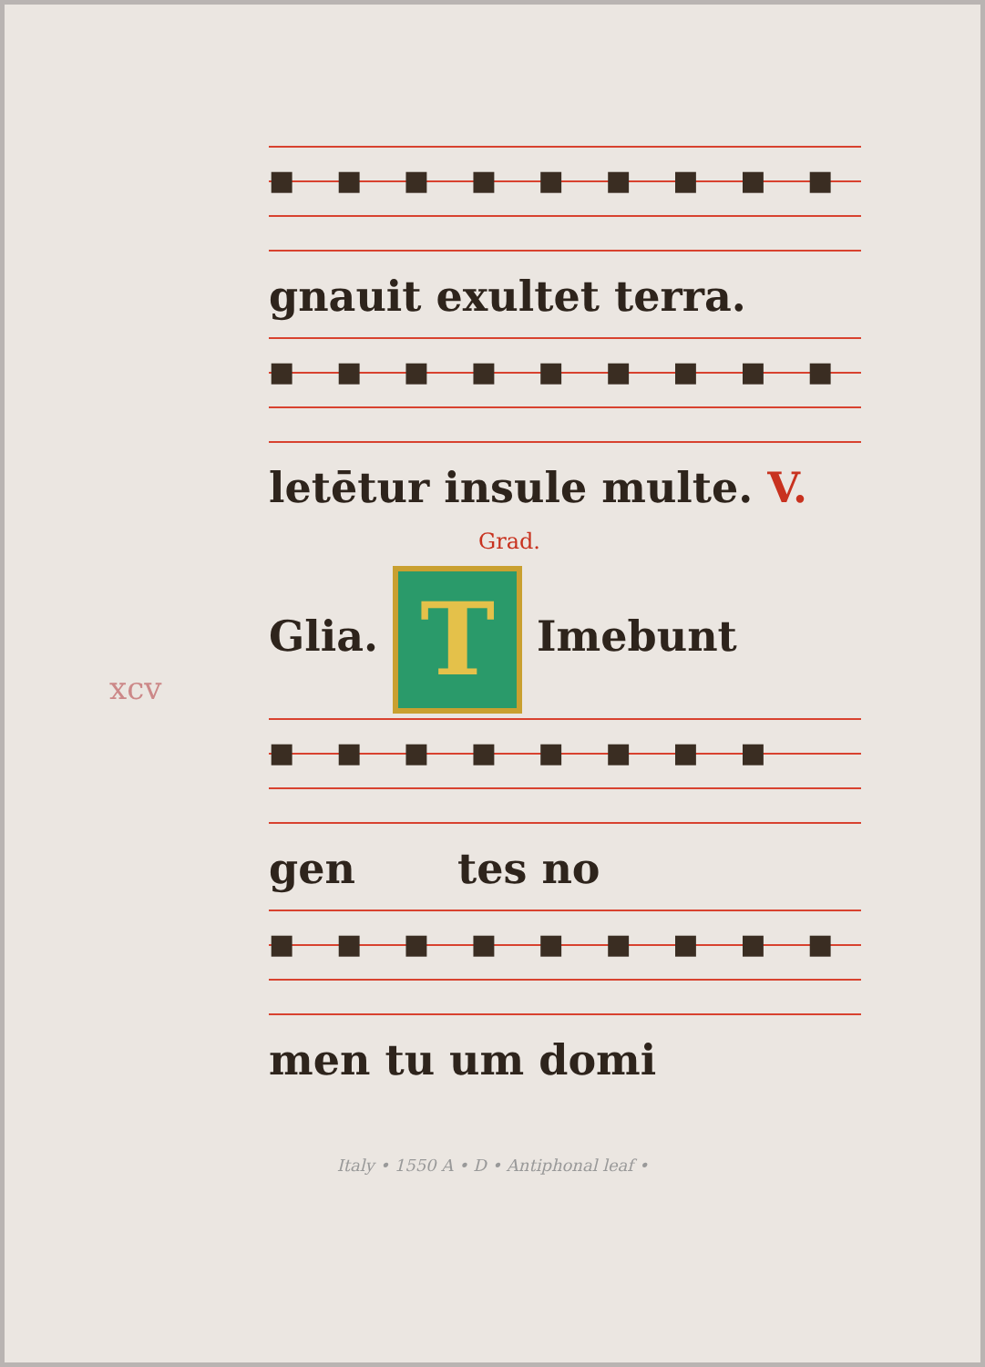■ ■ ■ ■ ■ ■ ■ ■ ■
gnauit exultet terra.
■ ■ ■ ■ ■ ■ ■ ■ ■
letētur insule multe. V.
Grad.
Glia. T Imebunt
■ ■ ■ ■ ■ ■ ■ ■
gen tes no
■ ■ ■ ■ ■ ■ ■ ■ ■
men tu um domi
xcv
Italy • 1550 A • D • Antiphonal leaf •